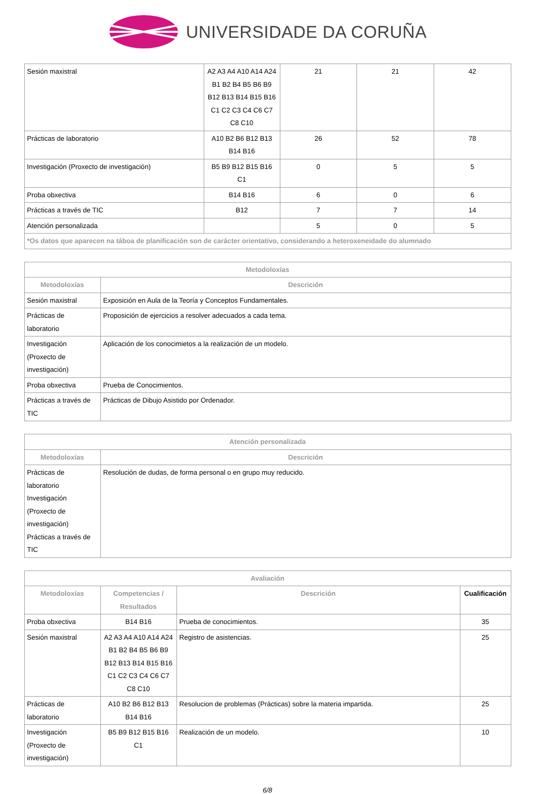UNIVERSIDADE DA CORUÑA
| Sesión maxistral | A2 A3 A4 A10 A14 A24 B1 B2 B4 B5 B6 B9 B12 B13 B14 B15 B16 C1 C2 C3 C4 C6 C7 C8 C10 | 21 | 21 | 42 |
| Prácticas de laboratorio | A10 B2 B6 B12 B13 B14 B16 | 26 | 52 | 78 |
| Investigación (Proxecto de investigación) | B5 B9 B12 B15 B16 C1 | 0 | 5 | 5 |
| Proba obxectiva | B14 B16 | 6 | 0 | 6 |
| Prácticas a través de TIC | B12 | 7 | 7 | 14 |
| Atención personalizada | | 5 | 0 | 5 |
| *Os datos que aparecen na táboa de planificación son de carácter orientativo, considerando a heteroxeneidade do alumnado | | | | |
| Metodoloxías | |
| --- | --- |
| Metodoloxías | Descrición |
| Sesión maxistral | Exposición en Aula de la Teoría y Conceptos Fundamentales. |
| Prácticas de laboratorio | Proposición de ejercicios a resolver adecuados a cada tema. |
| Investigación (Proxecto de investigación) | Aplicación de los conocimietos a la realización de un modelo. |
| Proba obxectiva | Prueba de Conocimientos. |
| Prácticas a través de TIC | Prácticas de Dibujo Asistido por Ordenador. |
| Atención personalizada | |
| --- | --- |
| Metodoloxías | Descrición |
| Prácticas de laboratorio Investigación (Proxecto de investigación) Prácticas a través de TIC | Resolución de dudas, de forma personal o en grupo muy reducido. |
| Avaliación | | | |
| --- | --- | --- | --- |
| Metodoloxías | Competencias / Resultados | Descrición | Cualificación |
| Proba obxectiva | B14 B16 | Prueba de conocimientos. | 35 |
| Sesión maxistral | A2 A3 A4 A10 A14 A24 B1 B2 B4 B5 B6 B9 B12 B13 B14 B15 B16 C1 C2 C3 C4 C6 C7 C8 C10 | Registro de asistencias. | 25 |
| Prácticas de laboratorio | A10 B2 B6 B12 B13 B14 B16 | Resolucion de problemas (Prácticas) sobre la materia impartida. | 25 |
| Investigación (Proxecto de investigación) | B5 B9 B12 B15 B16 C1 | Realización de un modelo. | 10 |
6/8